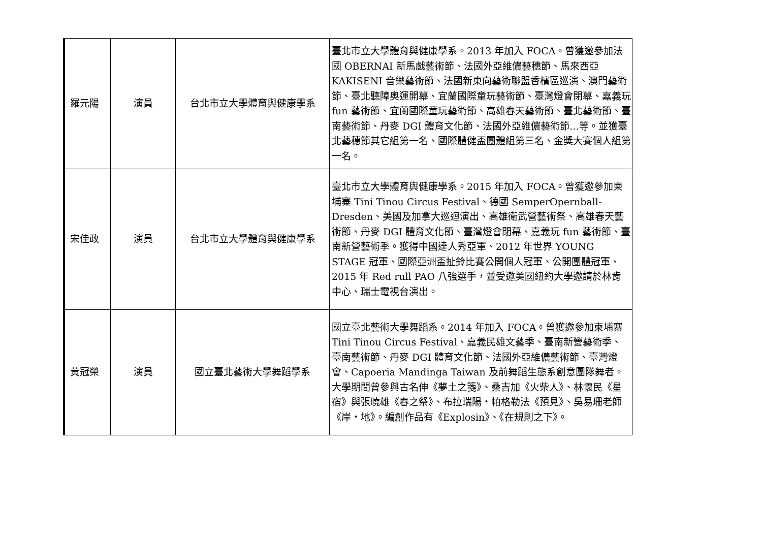| 羅元陽 | 演員 | 台北市立大學體育與健康學系 | 臺北市立大學體育與健康學系。2013 年加入 FOCA。曾獲邀參加法國 OBERNAI 新馬戲藝術節、法國外亞維儂藝穗節、馬來西亞 KAKISENI 音樂藝術節、法國新東向藝術聯盟香檳區巡演、澳門藝術節、臺北聽障奧運開幕、宜蘭國際童玩藝術節、臺灣燈會閉幕、嘉義玩 fun 藝術節、宜蘭國際童玩藝術節、高雄春天藝術節、臺北藝術節、臺南藝術節、丹麥 DGI 體育文化節、法國外亞維儂藝術節…等。並獲臺北藝穗節其它組第一名、國際體健盃團體組第三名、金獎大賽個人組第一名。 |
| 宋佳政 | 演員 | 台北市立大學體育與健康學系 | 臺北市立大學體育與健康學系。2015 年加入 FOCA。曾獲邀參加柬埔寨 Tini Tinou Circus Festival、德國 SemperOpernball-Dresden、美國及加拿大巡迴演出、高雄衛武營藝術祭、高雄春天藝術節、丹麥 DGI 體育文化節、臺灣燈會閉幕、嘉義玩 fun 藝術節、臺南新營藝術季。獲得中國達人秀亞軍、2012 年世界 YOUNG STAGE 冠軍、國際亞洲盃扯鈴比賽公開個人冠軍、公開團體冠軍、2015 年 Red rull PAO 八強選手，並受邀美國紐約大學邀請於林肯中心、瑞士電視台演出。 |
| 黃冠榮 | 演員 | 國立臺北藝術大學舞蹈學系 | 國立臺北藝術大學舞蹈系。2014 年加入 FOCA。曾獲邀參加柬埔寨 Tini Tinou Circus Festival、嘉義民雄文藝季、臺南新營藝術季、臺南藝術節、丹麥 DGI 體育文化節、法國外亞維儂藝術節、臺灣燈會、Capoeria Mandinga Taiwan 及前舞蹈生態系創意團隊舞者。大學期間曾參與古名伸《夢土之箋》、桑吉加《火柴人》、林懷民《星宿》與張曉雄《春之祭》、布拉瑞陽・帕格勒法《預見》、吳易珊老師《岸・地》。編創作品有《Explosin》、《在規則之下》。 |